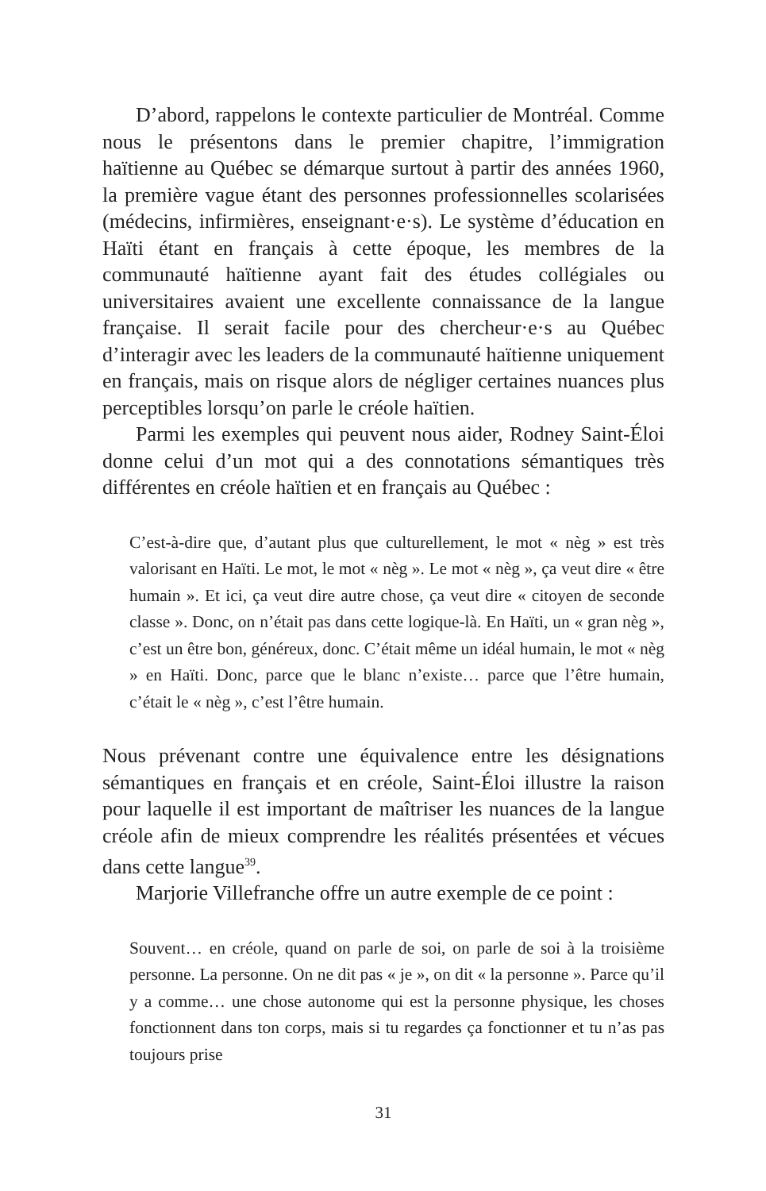D’abord, rappelons le contexte particulier de Montréal. Comme nous le présentons dans le premier chapitre, l’immigration haïtienne au Québec se démarque surtout à partir des années 1960, la première vague étant des personnes professionnelles scolarisées (médecins, infirmières, enseignant·e·s). Le système d’éducation en Haïti étant en français à cette époque, les membres de la communauté haïtienne ayant fait des études collégiales ou universitaires avaient une excellente connaissance de la langue française. Il serait facile pour des chercheur·e·s au Québec d’interagir avec les leaders de la communauté haïtienne uniquement en français, mais on risque alors de négliger certaines nuances plus perceptibles lorsqu’on parle le créole haïtien.
Parmi les exemples qui peuvent nous aider, Rodney Saint-Éloi donne celui d’un mot qui a des connotations sémantiques très différentes en créole haïtien et en français au Québec :
C’est-à-dire que, d’autant plus que culturellement, le mot « nèg » est très valorisant en Haïti. Le mot, le mot « nèg ». Le mot « nèg », ça veut dire « être humain ». Et ici, ça veut dire autre chose, ça veut dire « citoyen de seconde classe ». Donc, on n’était pas dans cette logique-là. En Haïti, un « gran nèg », c’est un être bon, généreux, donc. C’était même un idéal humain, le mot « nèg » en Haïti. Donc, parce que le blanc n’existe… parce que l’être humain, c’était le « nèg », c’est l’être humain.
Nous prévenant contre une équivalence entre les désignations sémantiques en français et en créole, Saint-Éloi illustre la raison pour laquelle il est important de maîtriser les nuances de la langue créole afin de mieux comprendre les réalités présentées et vécues dans cette langue<sup>39</sup>.
Marjorie Villefranche offre un autre exemple de ce point :
Souvent… en créole, quand on parle de soi, on parle de soi à la troisième personne. La personne. On ne dit pas « je », on dit « la personne ». Parce qu’il y a comme… une chose autonome qui est la personne physique, les choses fonctionnent dans ton corps, mais si tu regardes ça fonctionner et tu n’as pas toujours prise
31